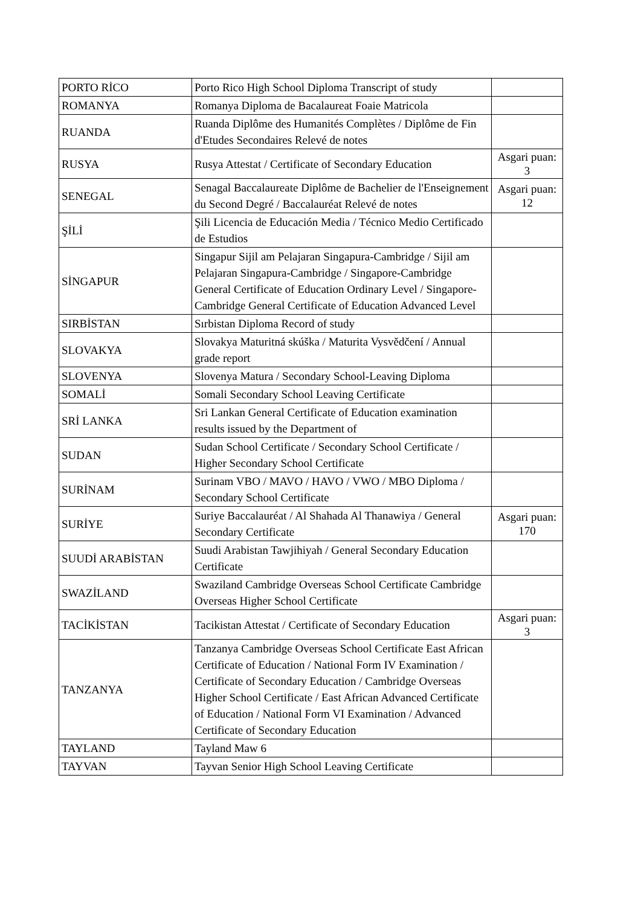| PORTO RİCO | Porto Rico High School Diploma Transcript of study | |
| ROMANYA | Romanya Diploma de Bacalaureat Foaie Matricola | |
| RUANDA | Ruanda Diplôme des Humanités Complètes / Diplôme de Fin d'Etudes Secondaires Relevé de notes | |
| RUSYA | Rusya Attestat / Certificate of Secondary Education | Asgari puan: 3 |
| SENEGAL | Senagal Baccalaureate Diplôme de Bachelier de l'Enseignement du Second Degré / Baccalauréat Relevé de notes | Asgari puan: 12 |
| ŞİLİ | Şili Licencia de Educación Media / Técnico Medio Certificado de Estudios | |
| SİNGAPUR | Singapur Sijil am Pelajaran Singapura-Cambridge / Sijil am Pelajaran Singapura-Cambridge / Singapore-Cambridge General Certificate of Education Ordinary Level / Singapore-Cambridge General Certificate of Education Advanced Level | |
| SIRBİSTAN | Sırbistan Diploma Record of study | |
| SLOVAKYA | Slovakya Maturitná skúška / Maturita Vysvědčení / Annual grade report | |
| SLOVENYA | Slovenya Matura / Secondary School-Leaving Diploma | |
| SOMALİ | Somali Secondary School Leaving Certificate | |
| SRİ LANKA | Sri Lankan General Certificate of Education examination results issued by the Department of | |
| SUDAN | Sudan School Certificate / Secondary School Certificate / Higher Secondary School Certificate | |
| SURİNAM | Surinam VBO / MAVO / HAVO / VWO / MBO Diploma / Secondary School Certificate | |
| SURİYE | Suriye Baccalauréat / Al Shahada Al Thanawiya / General Secondary Certificate | Asgari puan: 170 |
| SUUDİ ARABİSTAN | Suudi Arabistan Tawjihiyah / General Secondary Education Certificate | |
| SWAZİLAND | Swaziland Cambridge Overseas School Certificate Cambridge Overseas Higher School Certificate | |
| TACİKİSTAN | Tacikistan Attestat / Certificate of Secondary Education | Asgari puan: 3 |
| TANZANYA | Tanzanya Cambridge Overseas School Certificate East African Certificate of Education / National Form IV Examination / Certificate of Secondary Education / Cambridge Overseas Higher School Certificate / East African Advanced Certificate of Education / National Form VI Examination / Advanced Certificate of Secondary Education | |
| TAYLAND | Tayland Maw 6 | |
| TAYVAN | Tayvan Senior High School Leaving Certificate | |